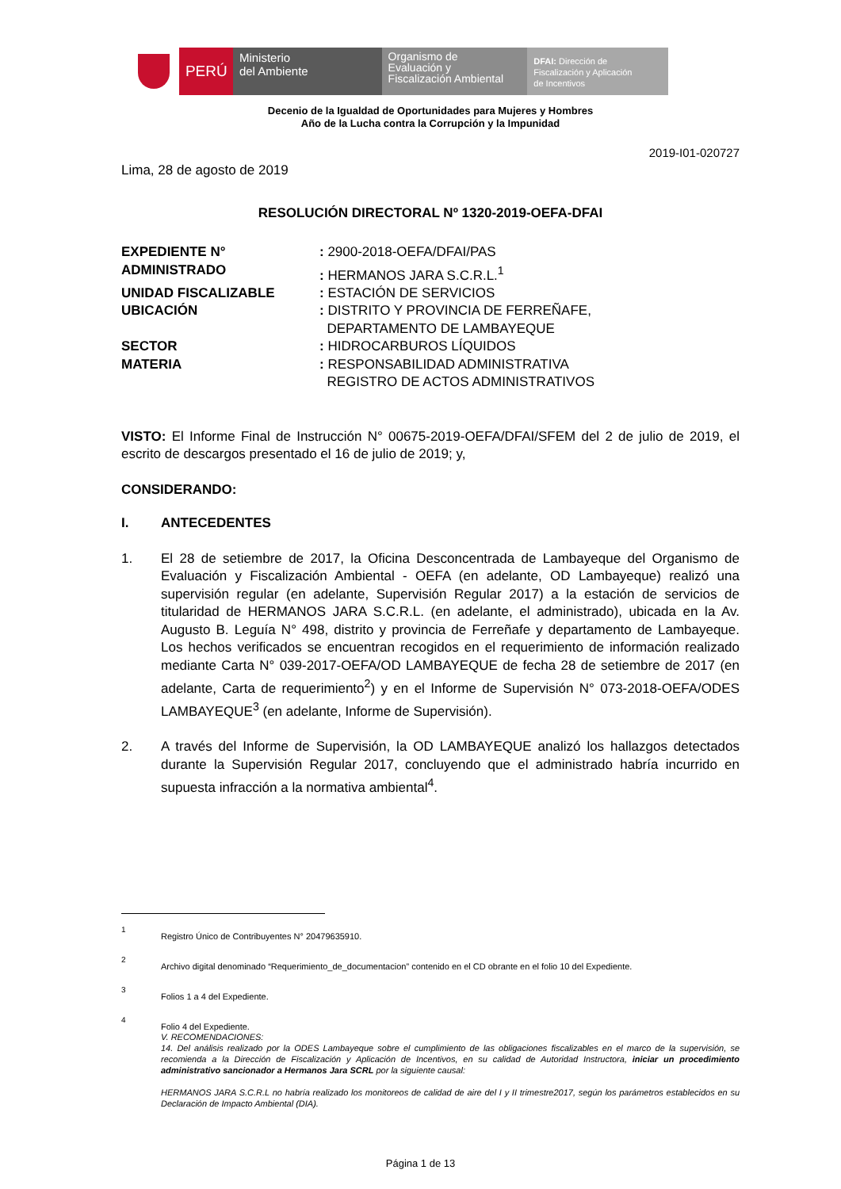PERÚ Ministerio
del Ambiente
Organismo de
Evaluación y
Fiscalización Ambiental
DFAI: Dirección de
Fiscalización y Aplicación
de Incentivos
Decenio de la Igualdad de Oportunidades para Mujeres y Hombres
Año de la Lucha contra la Corrupción y la Impunidad
2019-I01-020727
Lima, 28 de agosto de 2019
RESOLUCIÓN DIRECTORAL Nº 1320-2019-OEFA-DFAI
| EXPEDIENTE N° | : 2900-2018-OEFA/DFAI/PAS |
| ADMINISTRADO | : HERMANOS JARA S.C.R.L.<sup>1</sup> |
| UNIDAD FISCALIZABLE | : ESTACIÓN DE SERVICIOS |
| UBICACIÓN | : DISTRITO Y PROVINCIA DE FERREÑAFE, DEPARTAMENTO DE LAMBAYEQUE |
| SECTOR | : HIDROCARBUROS LÍQUIDOS |
| MATERIA | : RESPONSABILIDAD ADMINISTRATIVA REGISTRO DE ACTOS ADMINISTRATIVOS |
VISTO: El Informe Final de Instrucción N° 00675-2019-OEFA/DFAI/SFEM del 2 de julio de 2019, el escrito de descargos presentado el 16 de julio de 2019; y,
CONSIDERANDO:
I. ANTECEDENTES
1. El 28 de setiembre de 2017, la Oficina Desconcentrada de Lambayeque del Organismo de Evaluación y Fiscalización Ambiental - OEFA (en adelante, OD Lambayeque) realizó una supervisión regular (en adelante, Supervisión Regular 2017) a la estación de servicios de titularidad de HERMANOS JARA S.C.R.L. (en adelante, el administrado), ubicada en la Av. Augusto B. Leguía N° 498, distrito y provincia de Ferreñafe y departamento de Lambayeque. Los hechos verificados se encuentran recogidos en el requerimiento de información realizado mediante Carta N° 039-2017-OEFA/OD LAMBAYEQUE de fecha 28 de setiembre de 2017 (en adelante, Carta de requerimiento<sup>2</sup>) y en el Informe de Supervisión N° 073-2018-OEFA/ODES LAMBAYEQUE<sup>3</sup> (en adelante, Informe de Supervisión).
2. A través del Informe de Supervisión, la OD LAMBAYEQUE analizó los hallazgos detectados durante la Supervisión Regular 2017, concluyendo que el administrado habría incurrido en supuesta infracción a la normativa ambiental<sup>4</sup>.
1 Registro Único de Contribuyentes N° 20479635910.
2 Archivo digital denominado “Requerimiento_de_documentacion” contenido en el CD obrante en el folio 10 del Expediente.
3 Folios 1 a 4 del Expediente.
4 Folio 4 del Expediente.
V. RECOMENDACIONES:
14. Del análisis realizado por la ODES Lambayeque sobre el cumplimiento de las obligaciones fiscalizables en el marco de la supervisión, se recomienda a la Dirección de Fiscalización y Aplicación de Incentivos, en su calidad de Autoridad Instructora, iniciar un procedimiento administrativo sancionador a Hermanos Jara SCRL por la siguiente causal:
HERMANOS JARA S.C.R.L no habría realizado los monitoreos de calidad de aire del I y II trimestre2017, según los parámetros establecidos en su Declaración de Impacto Ambiental (DIA).
Página 1 de 13